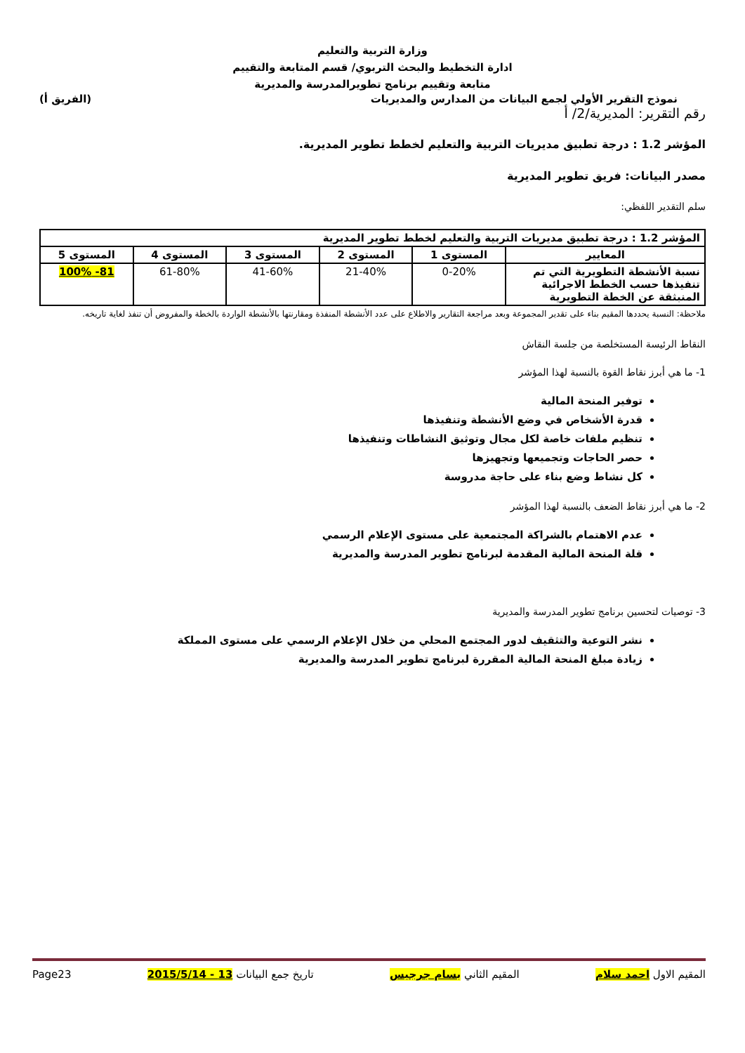وزارة التربية والتعليم
ادارة التخطيط والبحث التربوي/ قسم المتابعة والتقييم
متابعة وتقييم برنامج تطويرالمدرسة والمديرية
نموذج التقرير الأولي لجمع البيانات من المدارس والمديريات (الفريق أ)
رقم التقرير: المديرية/2/ أ
المؤشر 1.2 : درجة تطبيق مديريات التربية والتعليم لخطط تطوير المديرية.
مصدر البيانات: فريق تطوير المديرية
سلم التقدير اللفظي:
| المؤشر 1.2 : درجة تطبيق مديريات التربية والتعليم لخطط تطوير المديرية | | | | | |
| --- | --- | --- | --- | --- | --- |
| المعايير | المستوى 1 | المستوى 2 | المستوى 3 | المستوى 4 | المستوى 5 |
| نسبة الأنشطة التطويرية التي تم تنفيذها حسب الخطط الاجرائية المنبثقة عن الخطة التطويرية | 0-20% | 21-40% | 41-60% | 61-80% | 81- 100% |
ملاحظة: النسبة يحددها المقيم بناء على تقدير المجموعة وبعد مراجعة التقارير والاطلاع على عدد الأنشطة المنفذة ومقارنتها بالأنشطة الواردة بالخطة والمفروض أن تنفذ لغاية تاريخه.
النقاط الرئيسة المستخلصة من جلسة النقاش
1- ما هي أبرز نقاط القوة بالنسبة لهذا المؤشر
توفير المنحة المالية
قدرة الأشخاص في وضع الأنشطة وتنفيذها
تنظيم ملفات خاصة لكل مجال وتوثيق النشاطات وتنفيذها
حصر الحاجات وتجميعها وتجهيزها
كل نشاط وضع بناء على حاجة مدروسة
2- ما هي أبرز نقاط الضعف بالنسبة لهذا المؤشر
عدم الاهتمام بالشراكة المجتمعية على مستوى الإعلام الرسمي
قلة المنحة المالية المقدمة لبرنامج تطوير المدرسة والمديرية
3- توصيات لتحسين برنامج تطوير المدرسة والمديرية
نشر التوعية والتثقيف لدور المجتمع المحلي من خلال الإعلام الرسمي على مستوى المملكة
زيادة مبلغ المنحة المالية المقررة لبرنامج تطوير المدرسة والمديرية
المقيم الاول احمد سلام المقيم الثاني بسام جرجيس تاريخ جمع البيانات 13 - 2015/5/14 Page23